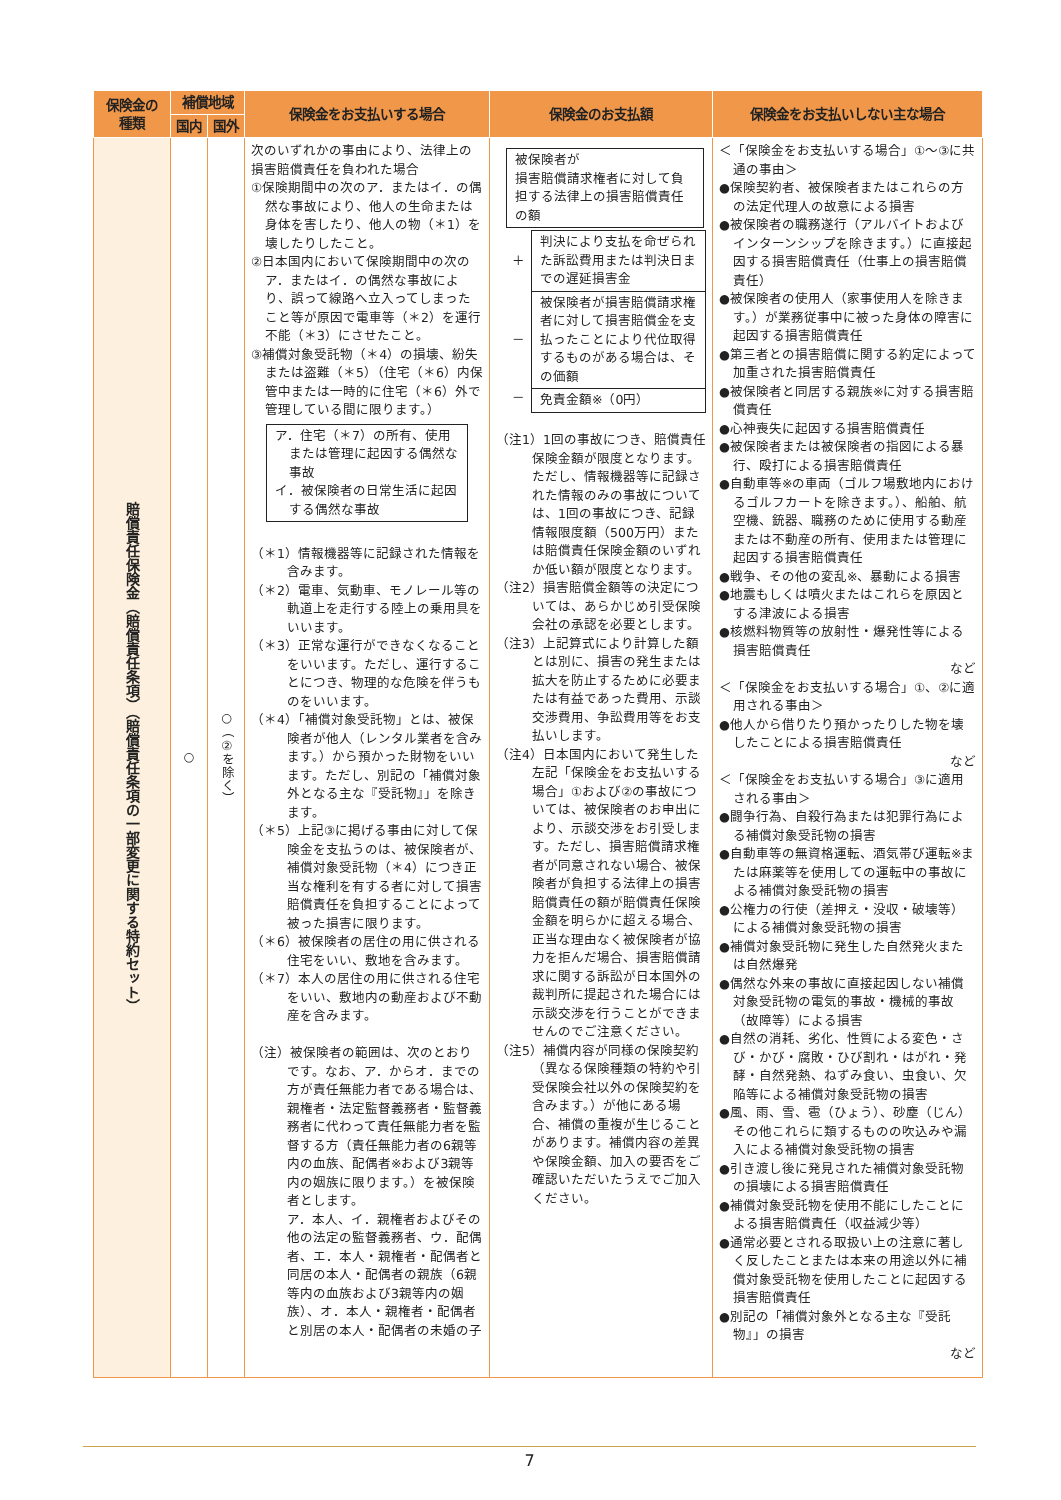| 保険金の 種類 | 補償地域 | | 保険金をお支払いする場合 | 保険金のお支払額 | 保険金をお支払いしない主な場合 |
| --- | --- | --- | --- | --- | --- |
| | 国内 | 国外 | | | |
| 賠償責任保険金（賠償責任条項）（賠償責任条項の一部変更に関する特約セット） | ○ | ○（②を除く） | 次のいずれかの事由により、法律上の損害賠償責任を負われた場合 ①保険期間中の次のア．またはイ．の偶然な事故により、他人の生命または身体を害したり、他人の物（＊1）を壊したりしたこと。 ②日本国内において保険期間中の次のア．またはイ．の偶然な事故により、誤って線路へ立入ってしまったこと等が原因で電車等（＊2）を運行不能（＊3）にさせたこと。 ③補償対象受託物（＊4）の損壊、紛失または盗難（＊5）（住宅（＊6）内保管中または一時的に住宅（＊6）外で管理している間に限ります。） ア．住宅（＊7）の所有、使用または管理に起因する偶然な事故 イ．被保険者の日常生活に起因する偶然な事故 （＊1）情報機器等に記録された情報を含みます。 （＊2）電車、気動車、モノレール等の軌道上を走行する陸上の乗用具をいいます。 （＊3）正常な運行ができなくなることをいいます。ただし、運行することにつき、物理的な危険を伴うものをいいます。 （＊4）「補償対象受託物」とは、被保険者が他人（レンタル業者を含みます。）から預かった財物をいいます。ただし、別記の「補償対象外となる主な『受託物』」を除きます。 （＊5）上記③に掲げる事由に対して保険金を支払うのは、被保険者が、補償対象受託物（＊4）につき正当な権利を有する者に対して損害賠償責任を負担することによって被った損害に限ります。 （＊6）被保険者の居住の用に供される住宅をいい、敷地を含みます。 （＊7）本人の居住の用に供される住宅をいい、敷地内の動産および不動産を含みます。 （注）被保険者の範囲は、次のとおりです。なお、ア．からオ．までの方が責任無能力者である場合は、親権者・法定監督義務者・監督義務者に代わって責任無能力者を監督する方（責任無能力者の6親等内の血族、配偶者※および3親等内の姻族に限ります。）を被保険者とします。 ア．本人、イ．親権者およびその他の法定の監督義務者、ウ．配偶者、エ．本人・親権者・配偶者と同居の本人・配偶者の親族（6親等内の血族および3親等内の姻族）、オ．本人・親権者・配偶者と別居の本人・配偶者の未婚の子 | 被保険者が 損害賠償請求権者に対して負担する法律上の損害賠償責任の額 / ＋ / 判決により支払を命ぜられた訴訟費用または判決日までの遅延損害金 / / － / 被保険者が損害賠償請求権者に対して損害賠償金を支払ったことにより代位取得するものがある場合は、その価額 / / － / 免責金額※（0円） / （注1）1回の事故につき、賠償責任保険金額が限度となります。ただし、情報機器等に記録された情報のみの事故については、1回の事故につき、記録情報限度額（500万円）または賠償責任保険金額のいずれか低い額が限度となります。 （注2）損害賠償金額等の決定については、あらかじめ引受保険会社の承認を必要とします。 （注3）上記算式により計算した額とは別に、損害の発生または拡大を防止するために必要または有益であった費用、示談交渉費用、争訟費用等をお支払いします。 （注4）日本国内において発生した左記「保険金をお支払いする場合」①および②の事故については、被保険者のお申出により、示談交渉をお引受します。ただし、損害賠償請求権者が同意されない場合、被保険者が負担する法律上の損害賠償責任の額が賠償責任保険金額を明らかに超える場合、正当な理由なく被保険者が協力を拒んだ場合、損害賠償請求に関する訴訟が日本国外の裁判所に提起された場合には示談交渉を行うことができませんのでご注意ください。 （注5）補償内容が同様の保険契約（異なる保険種類の特約や引受保険会社以外の保険契約を含みます。）が他にある場合、補償の重複が生じることがあります。補償内容の差異や保険金額、加入の要否をご確認いただいたうえでご加入ください。 | ＜「保険金をお支払いする場合」①～③に共通の事由＞ ●保険契約者、被保険者またはこれらの方の法定代理人の故意による損害 ●被保険者の職務遂行（アルバイトおよびインターンシップを除きます。）に直接起因する損害賠償責任（仕事上の損害賠償責任） ●被保険者の使用人（家事使用人を除きます。）が業務従事中に被った身体の障害に起因する損害賠償責任 ●第三者との損害賠償に関する約定によって加重された損害賠償責任 ●被保険者と同居する親族※に対する損害賠償責任 ●心神喪失に起因する損害賠償責任 ●被保険者または被保険者の指図による暴行、殴打による損害賠償責任 ●自動車等※の車両（ゴルフ場敷地内におけるゴルフカートを除きます。）、船舶、航空機、銃器、職務のために使用する動産または不動産の所有、使用または管理に起因する損害賠償責任 ●戦争、その他の変乱※、暴動による損害 ●地震もしくは噴火またはこれらを原因とする津波による損害 ●核燃料物質等の放射性・爆発性等による損害賠償責任 など ＜「保険金をお支払いする場合」①、②に適用される事由＞ ●他人から借りたり預かったりした物を壊したことによる損害賠償責任 など ＜「保険金をお支払いする場合」③に適用される事由＞ ●闘争行為、自殺行為または犯罪行為による補償対象受託物の損害 ●自動車等の無資格運転、酒気帯び運転※または麻薬等を使用しての運転中の事故による補償対象受託物の損害 ●公権力の行使（差押え・没収・破壊等）による補償対象受託物の損害 ●補償対象受託物に発生した自然発火または自然爆発 ●偶然な外来の事故に直接起因しない補償対象受託物の電気的事故・機械的事故（故障等）による損害 ●自然の消耗、劣化、性質による変色・さび・かび・腐敗・ひび割れ・はがれ・発酵・自然発熱、ねずみ食い、虫食い、欠陥等による補償対象受託物の損害 ●風、雨、雪、雹（ひょう）、砂塵（じん）その他これらに類するものの吹込みや漏入による補償対象受託物の損害 ●引き渡し後に発見された補償対象受託物の損壊による損害賠償責任 ●補償対象受託物を使用不能にしたことによる損害賠償責任（収益減少等） ●通常必要とされる取扱い上の注意に著しく反したことまたは本来の用途以外に補償対象受託物を使用したことに起因する損害賠償責任 ●別記の「補償対象外となる主な『受託物』」の損害 など |
7